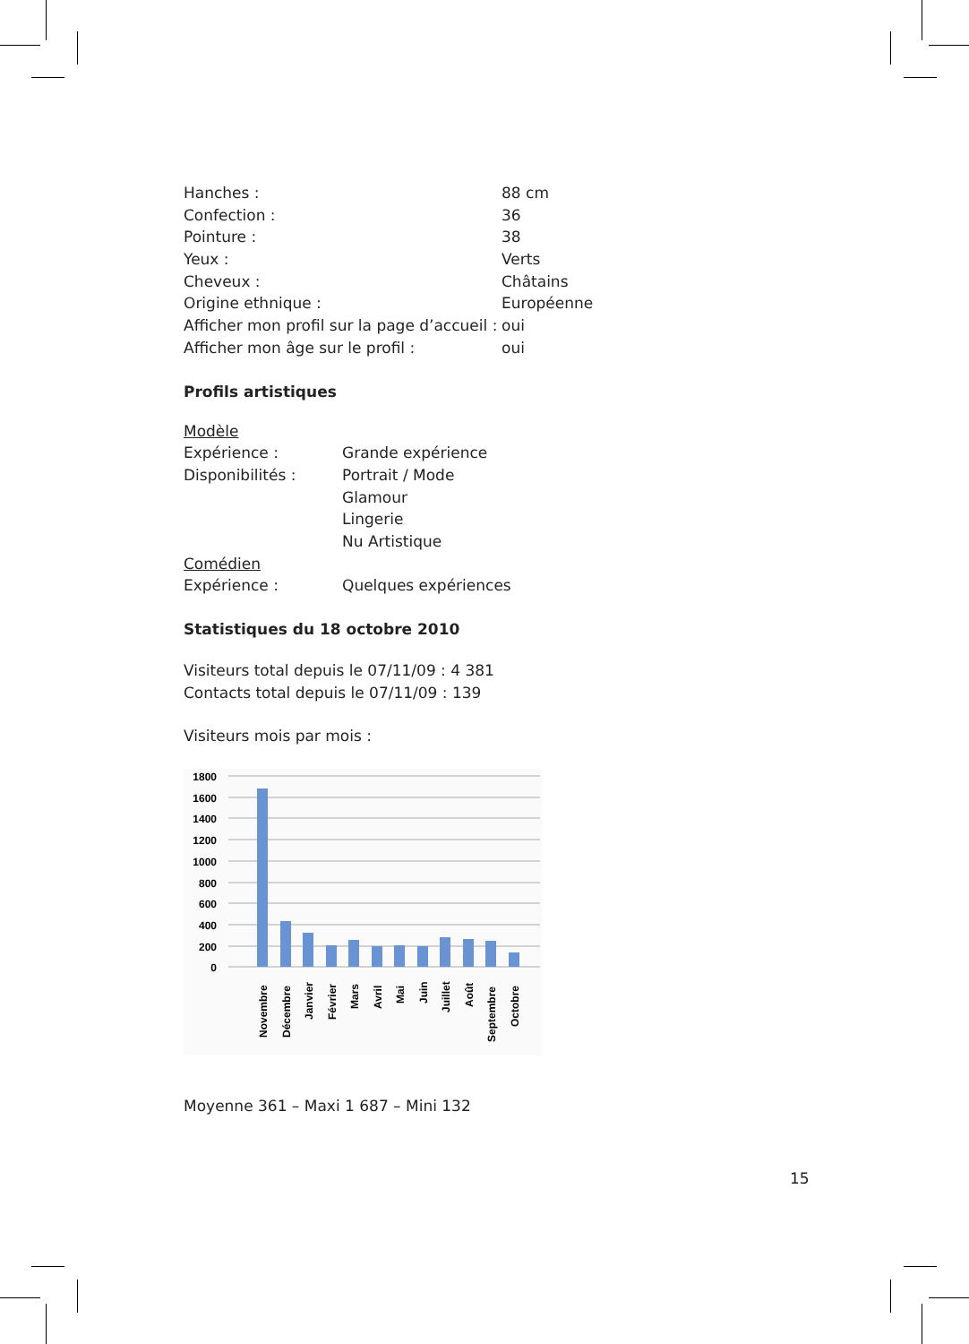| Hanches : | 88 cm |
| Confection : | 36 |
| Pointure : | 38 |
| Yeux : | Verts |
| Cheveux : | Châtains |
| Origine ethnique : | Européenne |
| Afficher mon profil sur la page d’accueil : | oui |
| Afficher mon âge sur le profil : | oui |
Profils artistiques
| Modèle | |
| Expérience : | Grande expérience |
| Disponibilités : | Portrait / Mode |
| | Glamour |
| | Lingerie |
| | Nu Artistique |
| Comédien | |
| Expérience : | Quelques expériences |
Statistiques du 18 octobre 2010
Visiteurs total depuis le 07/11/09 : 4 381
Contacts total depuis le 07/11/09 : 139
Visiteurs mois par mois :
1800
1600
1400
1200
1000
800
600
400
200
0
Novembre
Décembre
Janvier
Février
Mars
Avril
Mai
Juin
Juillet
Août
Septembre
Octobre
Moyenne 361 – Maxi 1 687 – Mini 132
15